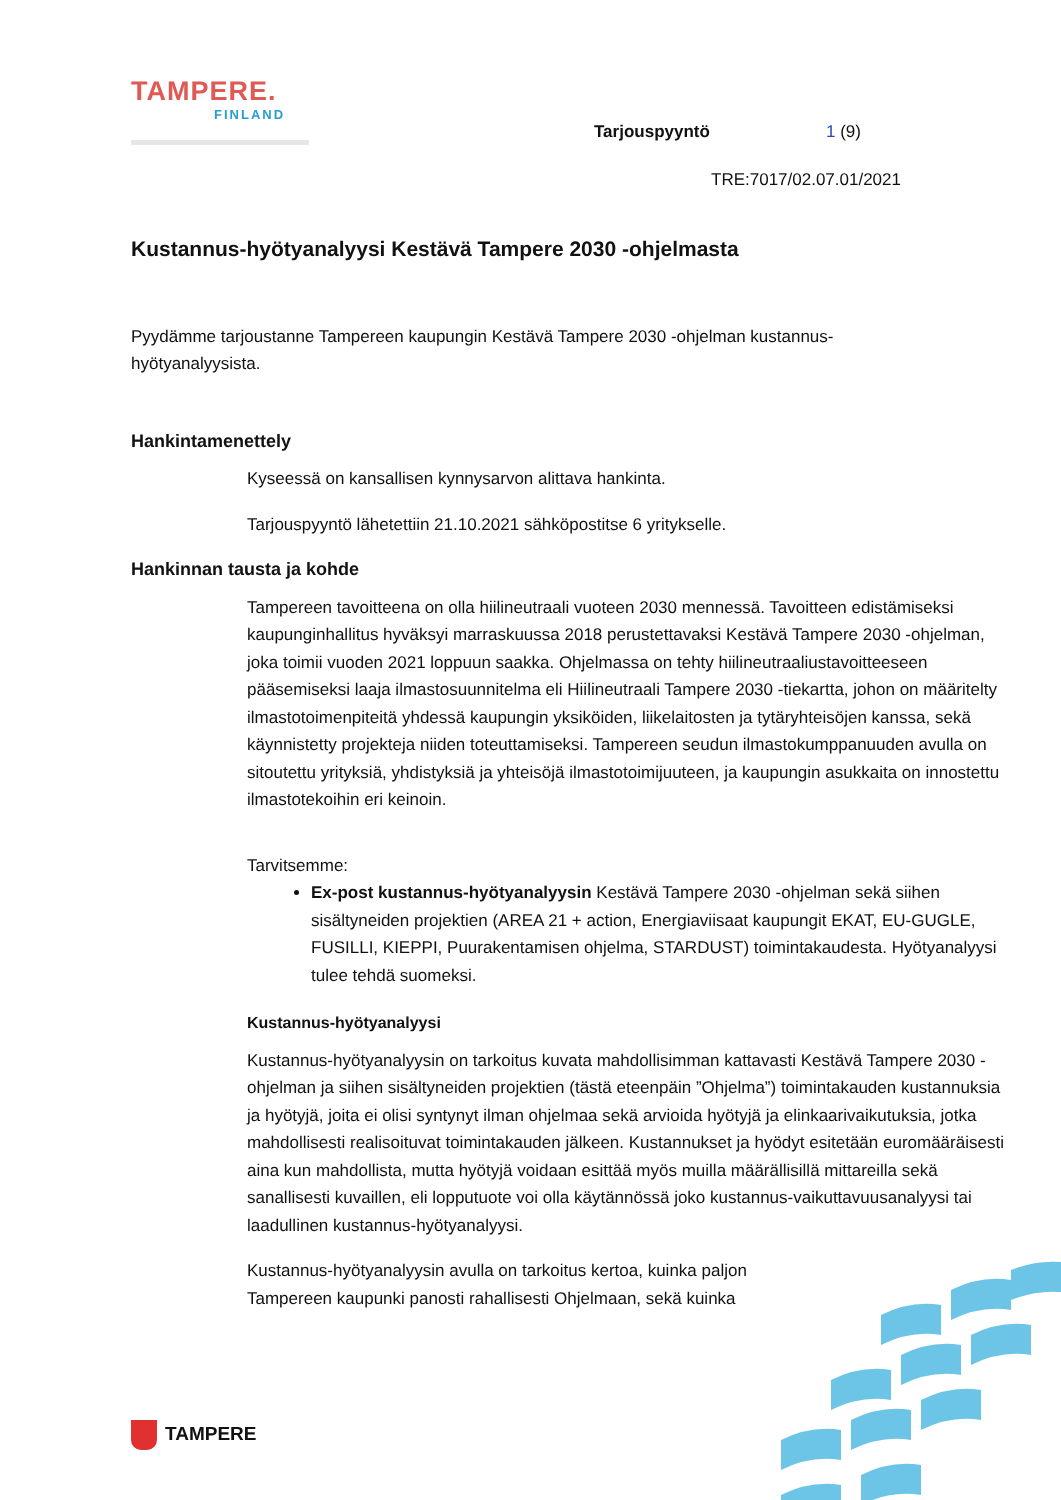TAMPERE.
FINLAND
Tarjouspyyntö 1 (9)
TRE:7017/02.07.01/2021
Kustannus-hyötyanalyysi Kestävä Tampere 2030 -ohjelmasta
Pyydämme tarjoustanne Tampereen kaupungin Kestävä Tampere 2030 -ohjelman kustannus-
hyötyanalyysista.
Hankintamenettely
Kyseessä on kansallisen kynnysarvon alittava hankinta.
Tarjouspyyntö lähetettiin 21.10.2021 sähköpostitse 6 yritykselle.
Hankinnan tausta ja kohde
Tampereen tavoitteena on olla hiilineutraali vuoteen 2030 mennessä. Tavoitteen edistämiseksi kaupunginhallitus hyväksyi marraskuussa 2018 perustettavaksi Kestävä Tampere 2030 -ohjelman, joka toimii vuoden 2021 loppuun saakka. Ohjelmassa on tehty hiilineutraaliustavoitteeseen pääsemiseksi laaja ilmastosuunnitelma eli Hiilineutraali Tampere 2030 -tiekartta, johon on määritelty ilmastotoimenpiteitä yhdessä kaupungin yksiköiden, liikelaitosten ja tytäryhteisöjen kanssa, sekä käynnistetty projekteja niiden toteuttamiseksi. Tampereen seudun ilmastokumppanuuden avulla on sitoutettu yrityksiä, yhdistyksiä ja yhteisöjä ilmastotoimijuuteen, ja kaupungin asukkaita on innostettu ilmastotekoihin eri keinoin.
Tarvitsemme:
Ex-post kustannus-hyötyanalyysin Kestävä Tampere 2030 -ohjelman sekä siihen sisältyneiden projektien (AREA 21 + action, Energiaviisaat kaupungit EKAT, EU-GUGLE, FUSILLI, KIEPPI, Puurakentamisen ohjelma, STARDUST) toimintakaudesta. Hyötyanalyysi tulee tehdä suomeksi.
Kustannus-hyötyanalyysi
Kustannus-hyötyanalyysin on tarkoitus kuvata mahdollisimman kattavasti Kestävä Tampere 2030 -ohjelman ja siihen sisältyneiden projektien (tästä eteenpäin ”Ohjelma”) toimintakauden kustannuksia ja hyötyjä, joita ei olisi syntynyt ilman ohjelmaa sekä arvioida hyötyjä ja elinkaarivaikutuksia, jotka mahdollisesti realisoituvat toimintakauden jälkeen. Kustannukset ja hyödyt esitetään euromääräisesti aina kun mahdollista, mutta hyötyjä voidaan esittää myös muilla määrällisillä mittareilla sekä sanallisesti kuvaillen, eli lopputuote voi olla käytännössä joko kustannus-vaikuttavuusanalyysi tai laadullinen kustannus-hyötyanalyysi.
Kustannus-hyötyanalyysin avulla on tarkoitus kertoa, kuinka paljon Tampereen kaupunki panosti rahallisesti Ohjelmaan, sekä kuinka
TAMPERE